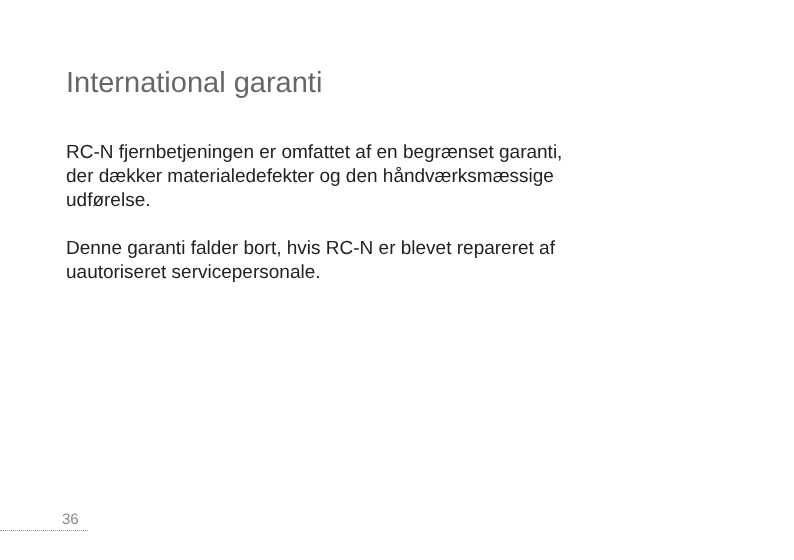International garanti
RC-N fjernbetjeningen er omfattet af en begrænset garanti,
der dækker materialedefekter og den håndværksmæssige
udførelse.
Denne garanti falder bort, hvis RC-N er blevet repareret af
uautoriseret servicepersonale.
36